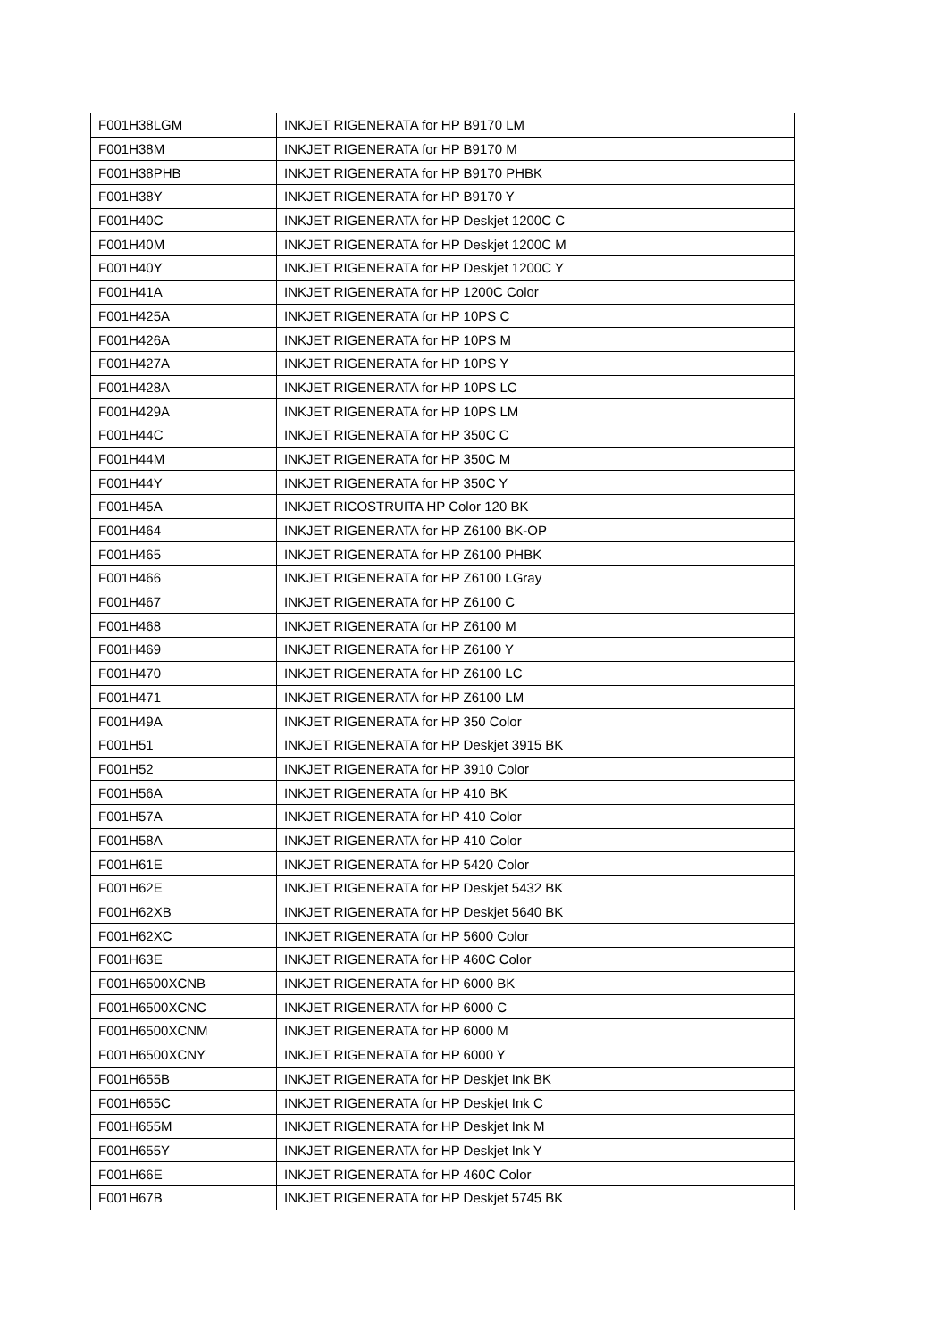| F001H38LGM | INKJET RIGENERATA for HP B9170 LM |
| F001H38M | INKJET RIGENERATA for HP B9170 M |
| F001H38PHB | INKJET RIGENERATA for HP B9170 PHBK |
| F001H38Y | INKJET RIGENERATA for HP B9170 Y |
| F001H40C | INKJET RIGENERATA for HP Deskjet 1200C C |
| F001H40M | INKJET RIGENERATA for HP Deskjet 1200C M |
| F001H40Y | INKJET RIGENERATA for HP Deskjet 1200C Y |
| F001H41A | INKJET RIGENERATA for HP 1200C Color |
| F001H425A | INKJET RIGENERATA for HP 10PS C |
| F001H426A | INKJET RIGENERATA for HP 10PS M |
| F001H427A | INKJET RIGENERATA for HP 10PS Y |
| F001H428A | INKJET RIGENERATA for HP 10PS LC |
| F001H429A | INKJET RIGENERATA for HP 10PS LM |
| F001H44C | INKJET RIGENERATA for HP 350C C |
| F001H44M | INKJET RIGENERATA for HP 350C M |
| F001H44Y | INKJET RIGENERATA for HP 350C Y |
| F001H45A | INKJET RICOSTRUITA HP Color 120 BK |
| F001H464 | INKJET RIGENERATA for HP Z6100 BK-OP |
| F001H465 | INKJET RIGENERATA for HP Z6100 PHBK |
| F001H466 | INKJET RIGENERATA for HP Z6100 LGray |
| F001H467 | INKJET RIGENERATA for HP Z6100 C |
| F001H468 | INKJET RIGENERATA for HP Z6100 M |
| F001H469 | INKJET RIGENERATA for HP Z6100 Y |
| F001H470 | INKJET RIGENERATA for HP Z6100 LC |
| F001H471 | INKJET RIGENERATA for HP Z6100 LM |
| F001H49A | INKJET RIGENERATA for HP 350 Color |
| F001H51 | INKJET RIGENERATA for HP Deskjet 3915 BK |
| F001H52 | INKJET RIGENERATA for HP 3910 Color |
| F001H56A | INKJET RIGENERATA for HP 410 BK |
| F001H57A | INKJET RIGENERATA for HP 410 Color |
| F001H58A | INKJET RIGENERATA for HP 410 Color |
| F001H61E | INKJET RIGENERATA for HP 5420 Color |
| F001H62E | INKJET RIGENERATA for HP Deskjet 5432 BK |
| F001H62XB | INKJET RIGENERATA for HP Deskjet 5640 BK |
| F001H62XC | INKJET RIGENERATA for HP 5600 Color |
| F001H63E | INKJET RIGENERATA for HP 460C Color |
| F001H6500XCNB | INKJET RIGENERATA for HP 6000 BK |
| F001H6500XCNC | INKJET RIGENERATA for HP 6000 C |
| F001H6500XCNM | INKJET RIGENERATA for HP 6000 M |
| F001H6500XCNY | INKJET RIGENERATA for HP 6000 Y |
| F001H655B | INKJET RIGENERATA for HP Deskjet Ink BK |
| F001H655C | INKJET RIGENERATA for HP Deskjet Ink C |
| F001H655M | INKJET RIGENERATA for HP Deskjet Ink M |
| F001H655Y | INKJET RIGENERATA for HP Deskjet Ink Y |
| F001H66E | INKJET RIGENERATA for HP 460C Color |
| F001H67B | INKJET RIGENERATA for HP Deskjet 5745 BK |